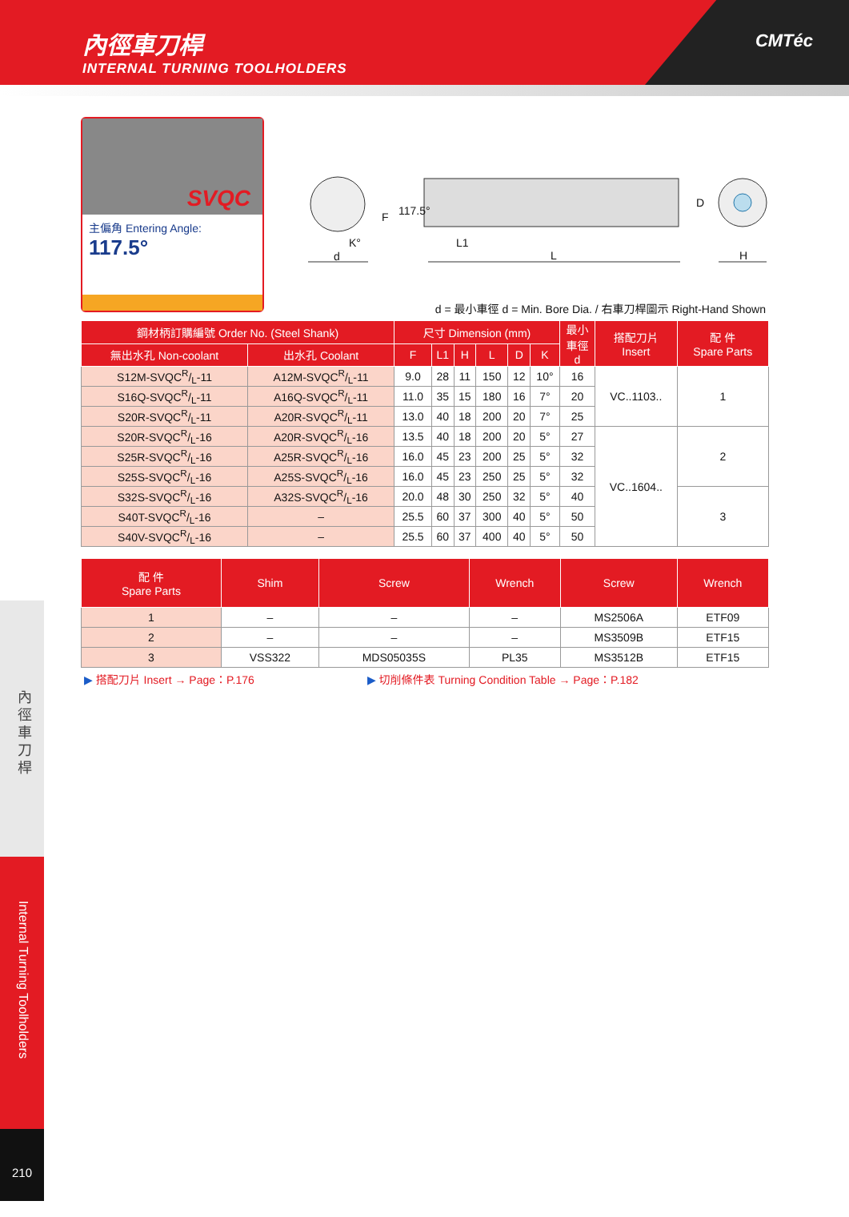內徑車刀桿
INTERNAL TURNING TOOLHOLDERS
CMTéc
SVQC
主偏角 Entering Angle:
117.5°
d
K°
F 117.5°
L1
L
D
H
d = 最小車徑 d = Min. Bore Dia. / 右車刀桿圖示 Right-Hand Shown
| 鋼材柄訂購編號 Order No. (Steel Shank) | | 尺寸 Dimension (mm) | | | | | | 最小 車徑 d | 搭配刀片 Insert | 配 件 Spare Parts |
| --- | --- | --- | --- | --- | --- | --- | --- | --- | --- | --- |
| 無出水孔 Non-coolant | 出水孔 Coolant | F | L1 | H | L | D | K | | | |
| S12M-SVQCR/L-11 | A12M-SVQCR/L-11 | 9.0 | 28 | 11 | 150 | 12 | 10° | 16 | VC..1103.. | 1 |
| S16Q-SVQCR/L-11 | A16Q-SVQCR/L-11 | 11.0 | 35 | 15 | 180 | 16 | 7° | 20 | | |
| S20R-SVQCR/L-11 | A20R-SVQCR/L-11 | 13.0 | 40 | 18 | 200 | 20 | 7° | 25 | | |
| S20R-SVQCR/L-16 | A20R-SVQCR/L-16 | 13.5 | 40 | 18 | 200 | 20 | 5° | 27 | VC..1604.. | 2 |
| S25R-SVQCR/L-16 | A25R-SVQCR/L-16 | 16.0 | 45 | 23 | 200 | 25 | 5° | 32 | | |
| S25S-SVQCR/L-16 | A25S-SVQCR/L-16 | 16.0 | 45 | 23 | 250 | 25 | 5° | 32 | | |
| S32S-SVQCR/L-16 | A32S-SVQCR/L-16 | 20.0 | 48 | 30 | 250 | 32 | 5° | 40 | | 3 |
| S40T-SVQCR/L-16 | – | 25.5 | 60 | 37 | 300 | 40 | 5° | 50 | | |
| S40V-SVQCR/L-16 | – | 25.5 | 60 | 37 | 400 | 40 | 5° | 50 | | |
| 配 件 Spare Parts | Shim | Screw | Wrench | Screw | Wrench |
| --- | --- | --- | --- | --- | --- |
| 1 | – | – | – | MS2506A | ETF09 |
| 2 | – | – | – | MS3509B | ETF15 |
| 3 | VSS322 | MDS05035S | PL35 | MS3512B | ETF15 |
▶ 搭配刀片 Insert → Page：P.176 ▶ 切削條件表 Turning Condition Table → Page：P.182
內徑車刀桿
Internal Turning Toolholders
210